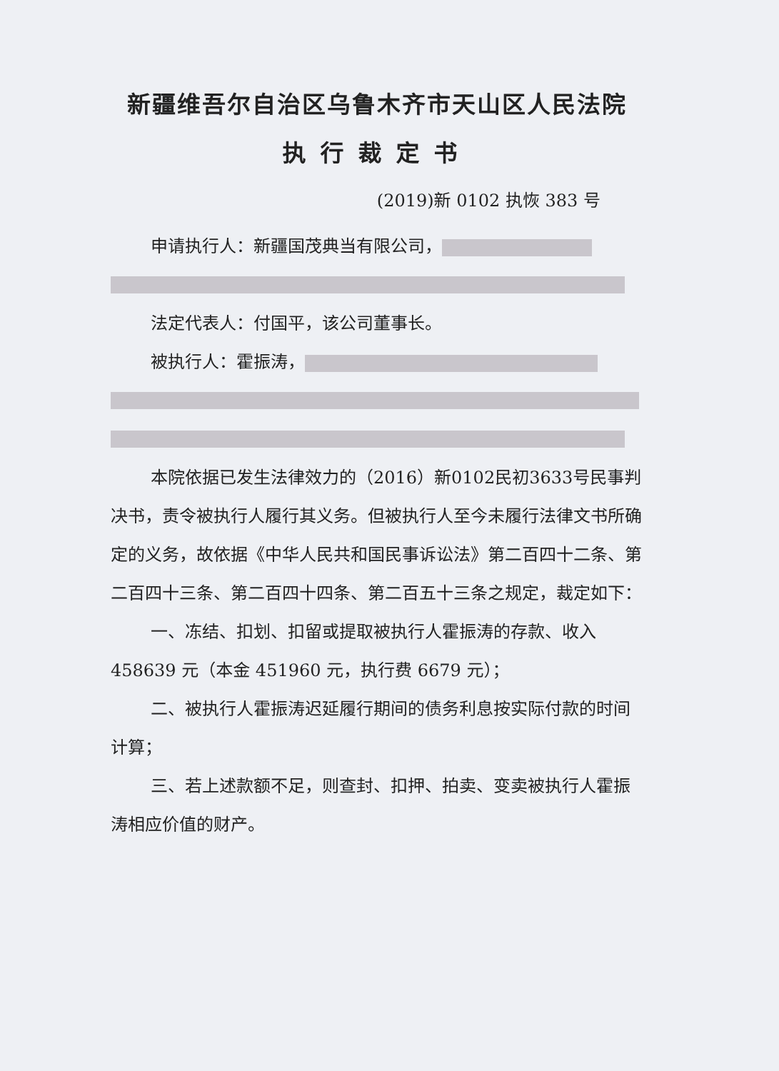新疆维吾尔自治区乌鲁木齐市天山区人民法院
执行裁定书
(2019)新 0102 执恢 383 号
申请执行人：新疆国茂典当有限公司，
法定代表人：付国平，该公司董事长。
被执行人：霍振涛，
本院依据已发生法律效力的（2016）新0102民初3633号民事判决书，责令被执行人履行其义务。但被执行人至今未履行法律文书所确定的义务，故依据《中华人民共和国民事诉讼法》第二百四十二条、第二百四十三条、第二百四十四条、第二百五十三条之规定，裁定如下：
一、冻结、扣划、扣留或提取被执行人霍振涛的存款、收入 458639 元（本金 451960 元，执行费 6679 元）；
二、被执行人霍振涛迟延履行期间的债务利息按实际付款的时间计算；
三、若上述款额不足，则查封、扣押、拍卖、变卖被执行人霍振涛相应价值的财产。